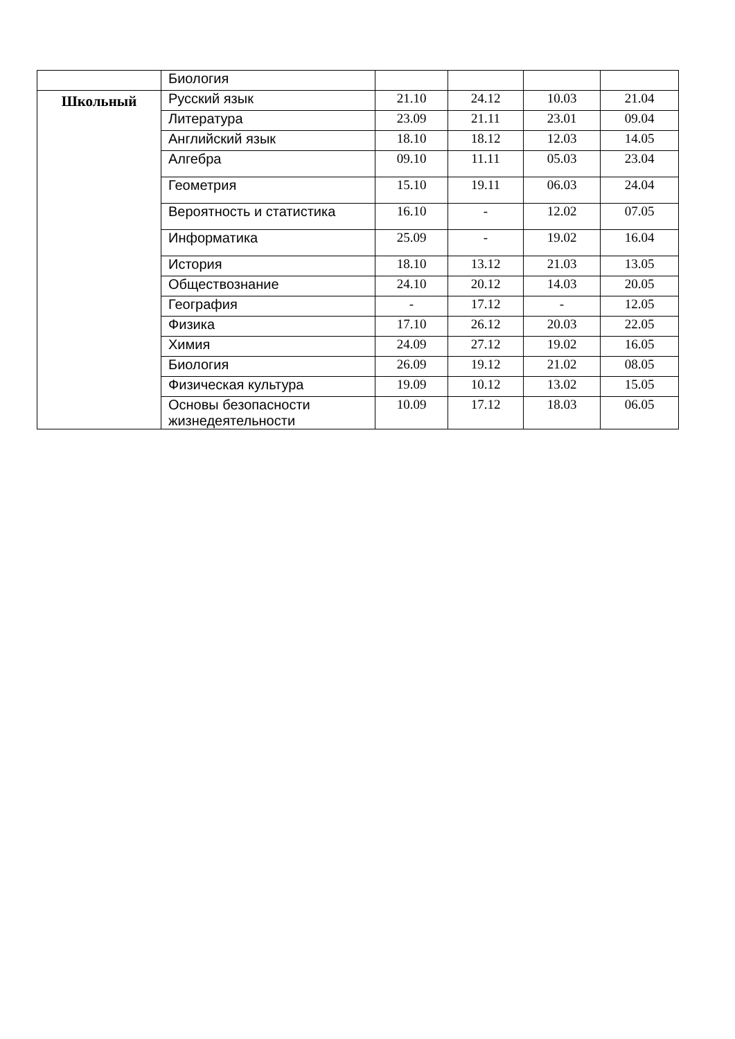| | Биология | | | | |
| Школьный | Русский язык | 21.10 | 24.12 | 10.03 | 21.04 |
| | Литература | 23.09 | 21.11 | 23.01 | 09.04 |
| | Английский язык | 18.10 | 18.12 | 12.03 | 14.05 |
| | Алгебра | 09.10 | 11.11 | 05.03 | 23.04 |
| | Геометрия | 15.10 | 19.11 | 06.03 | 24.04 |
| | Вероятность и статистика | 16.10 | - | 12.02 | 07.05 |
| | Информатика | 25.09 | - | 19.02 | 16.04 |
| | История | 18.10 | 13.12 | 21.03 | 13.05 |
| | Обществознание | 24.10 | 20.12 | 14.03 | 20.05 |
| | География | - | 17.12 | - | 12.05 |
| | Физика | 17.10 | 26.12 | 20.03 | 22.05 |
| | Химия | 24.09 | 27.12 | 19.02 | 16.05 |
| | Биология | 26.09 | 19.12 | 21.02 | 08.05 |
| | Физическая культура | 19.09 | 10.12 | 13.02 | 15.05 |
| | Основы безопасности жизнедеятельности | 10.09 | 17.12 | 18.03 | 06.05 |